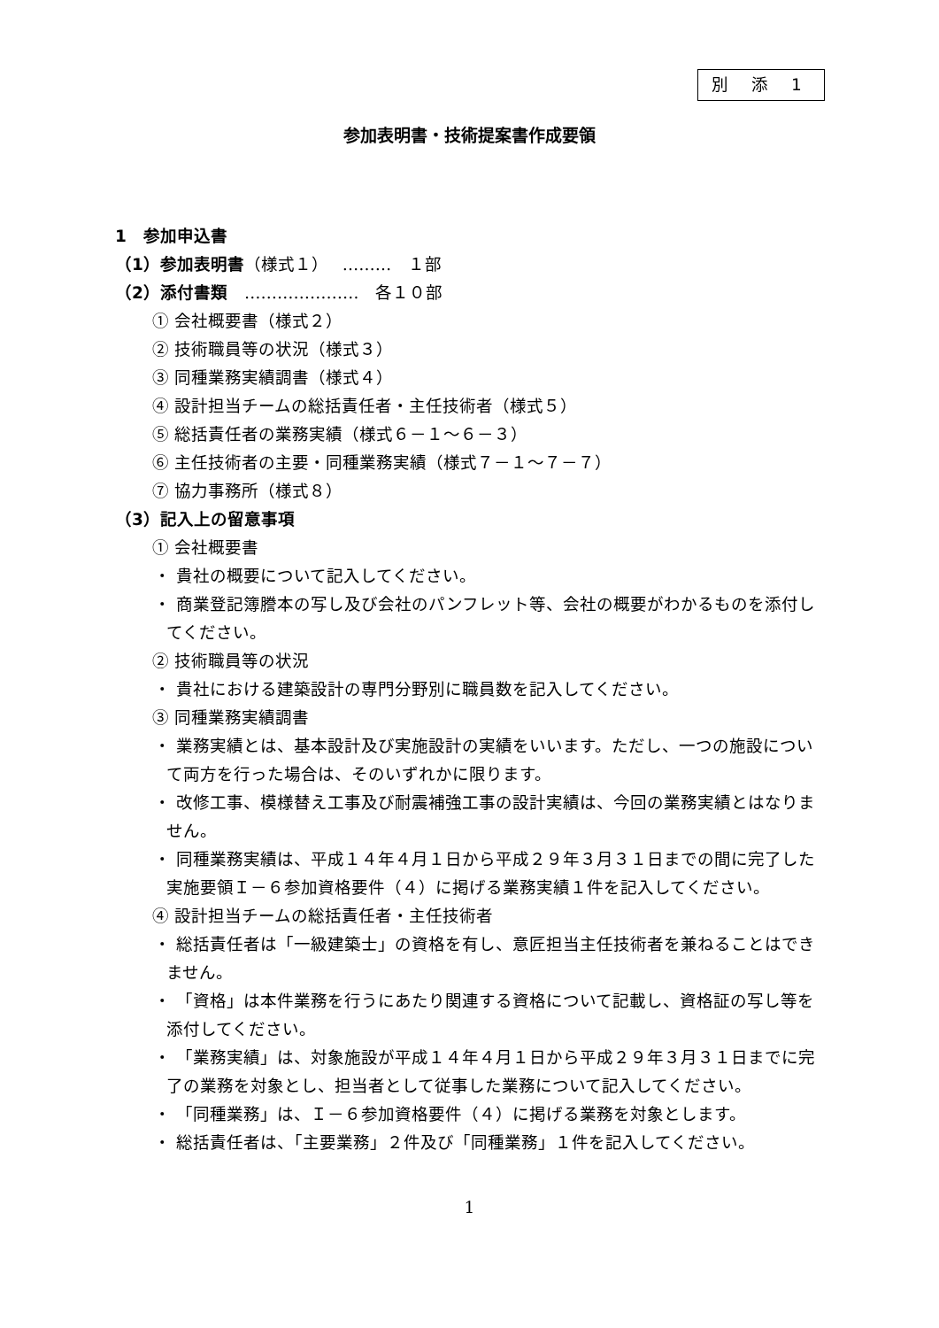別 添 1
参加表明書・技術提案書作成要領
1　参加申込書
（1）参加表明書（様式１）　 ………　１部
（2）添付書類　…………………　各１０部
① 会社概要書（様式２）
② 技術職員等の状況（様式３）
③ 同種業務実績調書（様式４）
④ 設計担当チームの総括責任者・主任技術者（様式５）
⑤ 総括責任者の業務実績（様式６－１～６－３）
⑥ 主任技術者の主要・同種業務実績（様式７－１～７－７）
⑦ 協力事務所（様式８）
（3）記入上の留意事項
① 会社概要書
・ 貴社の概要について記入してください。
・ 商業登記簿謄本の写し及び会社のパンフレット等、会社の概要がわかるものを添付してください。
② 技術職員等の状況
・ 貴社における建築設計の専門分野別に職員数を記入してください。
③ 同種業務実績調書
・ 業務実績とは、基本設計及び実施設計の実績をいいます。ただし、一つの施設について両方を行った場合は、そのいずれかに限ります。
・ 改修工事、模様替え工事及び耐震補強工事の設計実績は、今回の業務実績とはなりません。
・ 同種業務実績は、平成１４年４月１日から平成２９年３月３１日までの間に完了した実施要領Ｉ－６参加資格要件（４）に掲げる業務実績１件を記入してください。
④ 設計担当チームの総括責任者・主任技術者
・ 総括責任者は「一級建築士」の資格を有し、意匠担当主任技術者を兼ねることはできません。
・ 「資格」は本件業務を行うにあたり関連する資格について記載し、資格証の写し等を添付してください。
・ 「業務実績」は、対象施設が平成１４年４月１日から平成２９年３月３１日までに完了の業務を対象とし、担当者として従事した業務について記入してください。
・ 「同種業務」は、Ｉ－６参加資格要件（４）に掲げる業務を対象とします。
・ 総括責任者は、「主要業務」２件及び「同種業務」１件を記入してください。
1